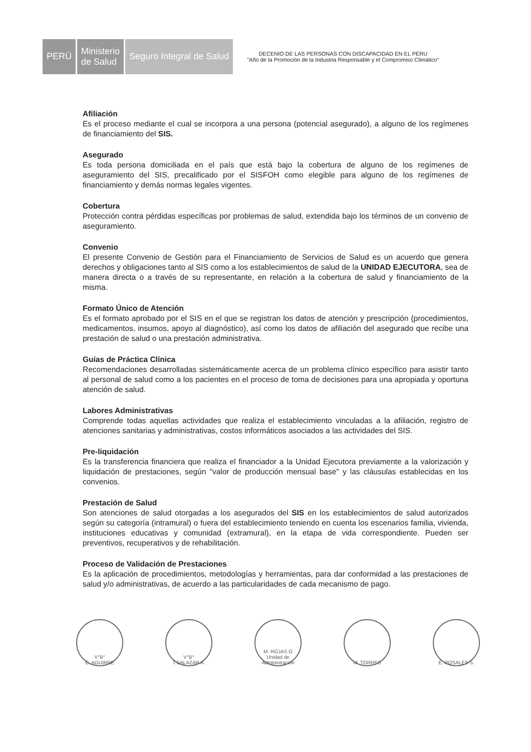PERÚ Ministerio
de Salud
Seguro Integral de Salud
DECENIO DE LAS PERSONAS CON DISCAPACIDAD EN EL PERU
"Año de la Promoción de la Industria Responsable y el Compromiso Climático"
Afiliación
Es el proceso mediante el cual se incorpora a una persona (potencial asegurado), a alguno de los regímenes de financiamiento del SIS.
Asegurado
Es toda persona domiciliada en el país que está bajo la cobertura de alguno de los regímenes de aseguramiento del SIS, precalificado por el SISFOH como elegible para alguno de los regímenes de financiamiento y demás normas legales vigentes.
Cobertura
Protección contra pérdidas específicas por problemas de salud, extendida bajo los términos de un convenio de aseguramiento.
Convenio
El presente Convenio de Gestión para el Financiamiento de Servicios de Salud es un acuerdo que genera derechos y obligaciones tanto al SIS como a los establecimientos de salud de la UNIDAD EJECUTORA, sea de manera directa o a través de su representante, en relación a la cobertura de salud y financiamiento de la misma.
Formato Único de Atención
Es el formato aprobado por el SIS en el que se registran los datos de atención y prescripción (procedimientos, medicamentos, insumos, apoyo al diagnóstico), así como los datos de afiliación del asegurado que recibe una prestación de salud o una prestación administrativa.
Guías de Práctica Clínica
Recomendaciones desarrolladas sistemáticamente acerca de un problema clínico específico para asistir tanto al personal de salud como a los pacientes en el proceso de toma de decisiones para una apropiada y oportuna atención de salud.
Labores Administrativas
Comprende todas aquellas actividades que realiza el establecimiento vinculadas a la afiliación, registro de atenciones sanitarias y administrativas, costos informáticos asociados a las actividades del SIS.
Pre-liquidación
Es la transferencia financiera que realiza el financiador a la Unidad Ejecutora previamente a la valorización y liquidación de prestaciones, según "valor de producción mensual base" y las cláusulas establecidas en los convenios.
Prestación de Salud
Son atenciones de salud otorgadas a los asegurados del SIS en los establecimientos de salud autorizados según su categoría (intramural) o fuera del establecimiento teniendo en cuenta los escenarios familia, vivienda, instituciones educativas y comunidad (extramural), en la etapa de vida correspondiente. Pueden ser preventivos, recuperativos y de rehabilitación.
Proceso de Validación de Prestaciones
Es la aplicación de procedimientos, metodologías y herramientas, para dar conformidad a las prestaciones de salud y/o administrativas, de acuerdo a las particularidades de cada mecanismo de pago.
V°B°
C. AGUIRRE
V°B°
T.SALAZAR A.
M. ROJAS O
Unidad de Administración
M. TORRES E. ROSALES S.